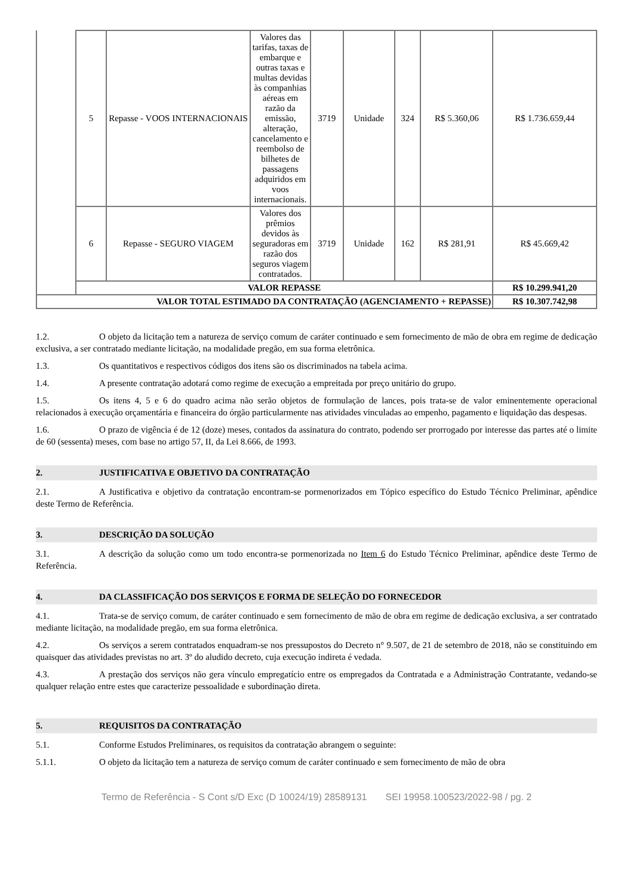| | 5 | Repasse - VOOS INTERNACIONAIS | Valores das tarifas, taxas de embarque e outras taxas e multas devidas às companhias aéreas em razão da emissão, alteração, cancelamento e reembolso de bilhetes de passagens adquiridos em voos internacionais. | 3719 | Unidade | 324 | R$ 5.360,06 | R$ 1.736.659,44 |
| | 6 | Repasse - SEGURO VIAGEM | Valores dos prêmios devidos às seguradoras em razão dos seguros viagem contratados. | 3719 | Unidade | 162 | R$ 281,91 | R$ 45.669,42 |
| | VALOR REPASSE | | | | | | | R$ 10.299.941,20 |
| VALOR TOTAL ESTIMADO DA CONTRATAÇÃO (AGENCIAMENTO + REPASSE) | | | | | | | | R$ 10.307.742,98 |
1.2. O objeto da licitação tem a natureza de serviço comum de caráter continuado e sem fornecimento de mão de obra em regime de dedicação exclusiva, a ser contratado mediante licitação, na modalidade pregão, em sua forma eletrônica.
1.3. Os quantitativos e respectivos códigos dos itens são os discriminados na tabela acima.
1.4. A presente contratação adotará como regime de execução a empreitada por preço unitário do grupo.
1.5. Os itens 4, 5 e 6 do quadro acima não serão objetos de formulação de lances, pois trata-se de valor eminentemente operacional relacionados à execução orçamentária e financeira do órgão particularmente nas atividades vinculadas ao empenho, pagamento e liquidação das despesas.
1.6. O prazo de vigência é de 12 (doze) meses, contados da assinatura do contrato, podendo ser prorrogado por interesse das partes até o limite de 60 (sessenta) meses, com base no artigo 57, II, da Lei 8.666, de 1993.
2. JUSTIFICATIVA E OBJETIVO DA CONTRATAÇÃO
2.1. A Justificativa e objetivo da contratação encontram-se pormenorizados em Tópico específico do Estudo Técnico Preliminar, apêndice deste Termo de Referência.
3. DESCRIÇÃO DA SOLUÇÃO
3.1. A descrição da solução como um todo encontra-se pormenorizada no Item 6 do Estudo Técnico Preliminar, apêndice deste Termo de Referência.
4. DA CLASSIFICAÇÃO DOS SERVIÇOS E FORMA DE SELEÇÃO DO FORNECEDOR
4.1. Trata-se de serviço comum, de caráter continuado e sem fornecimento de mão de obra em regime de dedicação exclusiva, a ser contratado mediante licitação, na modalidade pregão, em sua forma eletrônica.
4.2. Os serviços a serem contratados enquadram-se nos pressupostos do Decreto n° 9.507, de 21 de setembro de 2018, não se constituindo em quaisquer das atividades previstas no art. 3º do aludido decreto, cuja execução indireta é vedada.
4.3. A prestação dos serviços não gera vínculo empregatício entre os empregados da Contratada e a Administração Contratante, vedando-se qualquer relação entre estes que caracterize pessoalidade e subordinação direta.
5. REQUISITOS DA CONTRATAÇÃO
5.1. Conforme Estudos Preliminares, os requisitos da contratação abrangem o seguinte:
5.1.1. O objeto da licitação tem a natureza de serviço comum de caráter continuado e sem fornecimento de mão de obra
Termo de Referência - S Cont s/D Exc (D 10024/19) 28589131 SEI 19958.100523/2022-98 / pg. 2